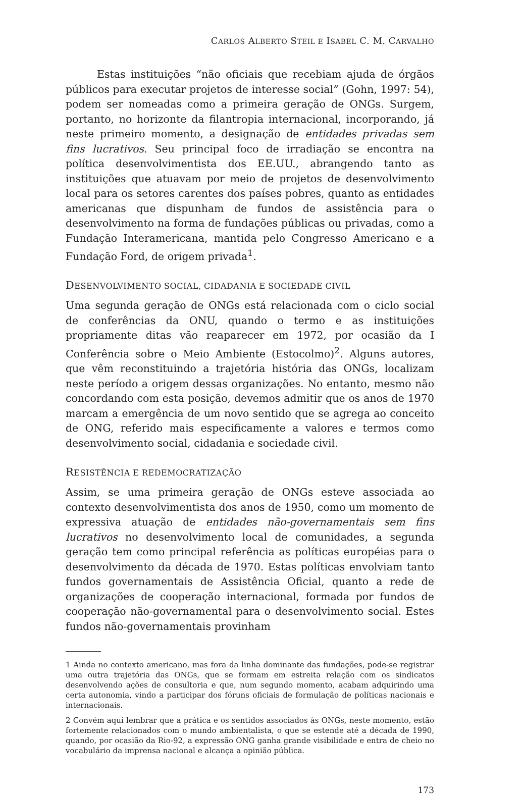CARLOS ALBERTO STEIL E ISABEL C. M. CARVALHO
Estas instituições “não oficiais que recebiam ajuda de órgãos públicos para executar projetos de interesse social” (Gohn, 1997: 54), podem ser nomeadas como a primeira geração de ONGs. Surgem, portanto, no horizonte da filantropia internacional, incorporando, já neste primeiro momento, a designação de entidades privadas sem fins lucrativos. Seu principal foco de irradiação se encontra na política desenvolvimentista dos EE.UU., abrangendo tanto as instituições que atuavam por meio de projetos de desenvolvimento local para os setores carentes dos países pobres, quanto as entidades americanas que dispunham de fundos de assistência para o desenvolvimento na forma de fundações públicas ou privadas, como a Fundação Interamericana, mantida pelo Congresso Americano e a Fundação Ford, de origem privada<sup>1</sup>.
DESENVOLVIMENTO SOCIAL, CIDADANIA E SOCIEDADE CIVIL
Uma segunda geração de ONGs está relacionada com o ciclo social de conferências da ONU, quando o termo e as instituições propriamente ditas vão reaparecer em 1972, por ocasião da I Conferência sobre o Meio Ambiente (Estocolmo)<sup>2</sup>. Alguns autores, que vêm reconstituindo a trajetória história das ONGs, localizam neste período a origem dessas organizações. No entanto, mesmo não concordando com esta posição, devemos admitir que os anos de 1970 marcam a emergência de um novo sentido que se agrega ao conceito de ONG, referido mais especificamente a valores e termos como desenvolvimento social, cidadania e sociedade civil.
RESISTÊNCIA E REDEMOCRATIZAÇÃO
Assim, se uma primeira geração de ONGs esteve associada ao contexto desenvolvimentista dos anos de 1950, como um momento de expressiva atuação de entidades não-governamentais sem fins lucrativos no desenvolvimento local de comunidades, a segunda geração tem como principal referência as políticas européias para o desenvolvimento da década de 1970. Estas políticas envolviam tanto fundos governamentais de Assistência Oficial, quanto a rede de organizações de cooperação internacional, formada por fundos de cooperação não-governamental para o desenvolvimento social. Estes fundos não-governamentais provinham
1 Ainda no contexto americano, mas fora da linha dominante das fundações, pode-se registrar uma outra trajetória das ONGs, que se formam em estreita relação com os sindicatos desenvolvendo ações de consultoria e que, num segundo momento, acabam adquirindo uma certa autonomia, vindo a participar dos fóruns oficiais de formulação de políticas nacionais e internacionais.
2 Convém aqui lembrar que a prática e os sentidos associados às ONGs, neste momento, estão fortemente relacionados com o mundo ambientalista, o que se estende até a década de 1990, quando, por ocasião da Rio-92, a expressão ONG ganha grande visibilidade e entra de cheio no vocabulário da imprensa nacional e alcança a opinião pública.
173